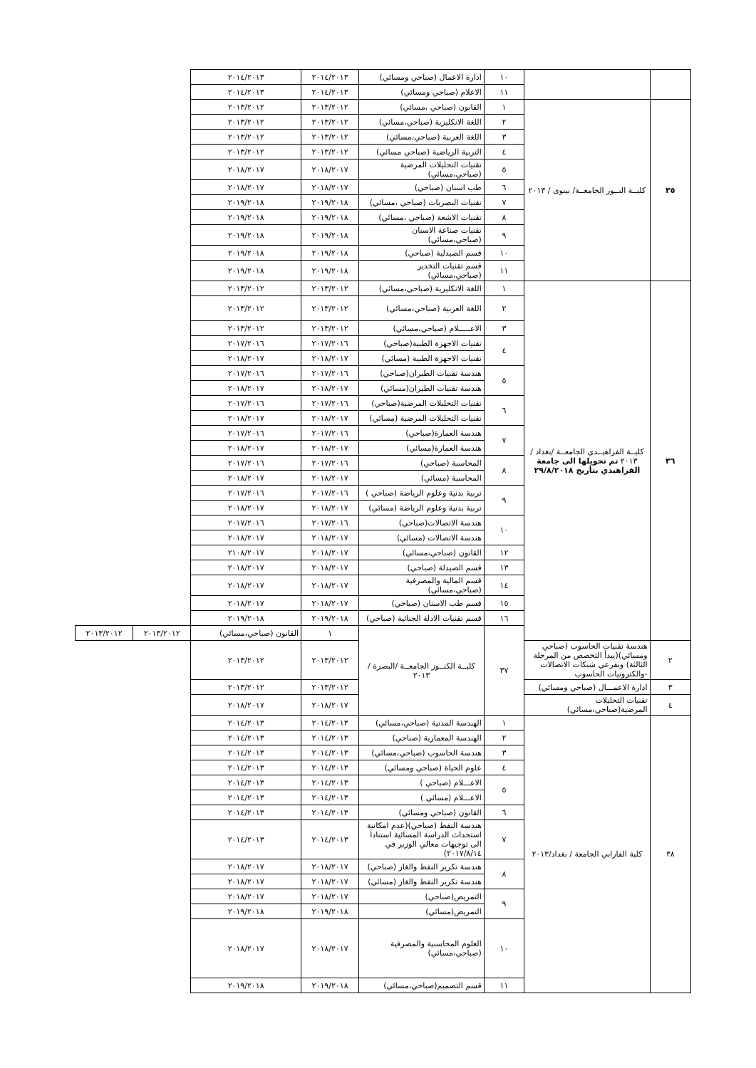| | | ١٠ | ادارة الاعمال (صباحي ومسائي) | ٢٠١٤/٢٠١٣ | ٢٠١٤/٢٠١٣ | | |
| | | ١١ | الاعلام (صباحي ومسائي) | ٢٠١٤/٢٠١٣ | ٢٠١٤/٢٠١٣ | | |
| ٣٥ | كليــة النــور الجامعــة/ نينوى / ٢٠١٣ | ١ | القانون (صباحي ،مسائي) | ٢٠١٣/٢٠١٢ | ٢٠١٣/٢٠١٢ | | |
| | | ٢ | اللغة الانكليزية (صباحي،مسائي) | ٢٠١٣/٢٠١٢ | ٢٠١٣/٢٠١٢ | | |
| | | ٣ | اللغة العربية (صباحي،مسائي) | ٢٠١٣/٢٠١٢ | ٢٠١٣/٢٠١٢ | | |
| | | ٤ | التربية الرياضية (صباحي مسائي) | ٢٠١٣/٢٠١٢ | ٢٠١٣/٢٠١٢ | | |
| | | ٥ | تقنيات التحليلات المرضية (صباحي،مسائي) | ٢٠١٨/٢٠١٧ | ٢٠١٨/٢٠١٧ | | |
| | | ٦ | طب اسنان (صباحي) | ٢٠١٨/٢٠١٧ | ٢٠١٨/٢٠١٧ | | |
| | | ٧ | تقنيات البصريات (صباحي ،مسائي) | ٢٠١٩/٢٠١٨ | ٢٠١٩/٢٠١٨ | | |
| | | ٨ | تقنيات الاشعة (صباحي ،مسائي) | ٢٠١٩/٢٠١٨ | ٢٠١٩/٢٠١٨ | | |
| | | ٩ | تقنيات صناعة الاسنان (صباحي،مسائي) | ٢٠١٩/٢٠١٨ | ٢٠١٩/٢٠١٨ | | |
| | | ١٠ | قسم الصيدلية (صباحي) | ٢٠١٩/٢٠١٨ | ٢٠١٩/٢٠١٨ | | |
| | | ١١ | قسم تقنيات التخدير (صباحي،مسائي) | ٢٠١٩/٢٠١٨ | ٢٠١٩/٢٠١٨ | | |
| ٣٦ | كليــة الفراهيــدي الجامعــة /بغداد / ٢٠١٣ تم تحويلها الى جامعة الفراهيدي بتأريخ ٢٩/٨/٢٠١٨ | ١ | اللغة الانكليزية (صباحي،مسائي) | ٢٠١٣/٢٠١٢ | ٢٠١٣/٢٠١٢ | | |
| | | ٢ | اللغة العربية (صباحي،مسائي) | ٢٠١٣/٢٠١٢ | ٢٠١٣/٢٠١٢ | | |
| | | ٣ | الاعـــــلام (صباحي،مسائي) | ٢٠١٣/٢٠١٢ | ٢٠١٣/٢٠١٢ | | |
| | | ٤ | تقنيات الاجهزة الطبية(صباحي) | ٢٠١٧/٢٠١٦ | ٢٠١٧/٢٠١٦ | | |
| | | | تقنيات الاجهزة الطبية (مسائي) | ٢٠١٨/٢٠١٧ | ٢٠١٨/٢٠١٧ | | |
| | | ٥ | هندسة تقنيات الطيران(صباحي) | ٢٠١٧/٢٠١٦ | ٢٠١٧/٢٠١٦ | | |
| | | | هندسة تقنيات الطيران(مسائي) | ٢٠١٨/٢٠١٧ | ٢٠١٨/٢٠١٧ | | |
| | | ٦ | تقنيات التحليلات المرضية(صباحي) | ٢٠١٧/٢٠١٦ | ٢٠١٧/٢٠١٦ | | |
| | | | تقنيات التحليلات المرضية (مسائي) | ٢٠١٨/٢٠١٧ | ٢٠١٨/٢٠١٧ | | |
| | | ٧ | هندسة العمارة(صباحي) | ٢٠١٧/٢٠١٦ | ٢٠١٧/٢٠١٦ | | |
| | | | هندسة العمارة(مسائي) | ٢٠١٨/٢٠١٧ | ٢٠١٨/٢٠١٧ | | |
| | | ٨ | المحاسبة (صباحي) | ٢٠١٧/٢٠١٦ | ٢٠١٧/٢٠١٦ | | |
| | | | المحاسبة (مسائي) | ٢٠١٨/٢٠١٧ | ٢٠١٨/٢٠١٧ | | |
| | | ٩ | تربية بدنية وعلوم الرياضة (صباحي ) | ٢٠١٧/٢٠١٦ | ٢٠١٧/٢٠١٦ | | |
| | | | تربية بدنية وعلوم الرياضة (مسائي) | ٢٠١٨/٢٠١٧ | ٢٠١٨/٢٠١٧ | | |
| | | ١٠ | هندسة الاتصالات(صباحي) | ٢٠١٧/٢٠١٦ | ٢٠١٧/٢٠١٦ | | |
| | | | هندسة الاتصالات (مسائي) | ٢٠١٨/٢٠١٧ | ٢٠١٨/٢٠١٧ | | |
| | | ١٢ | القانون (صباحي،مسائي) | ٢٠١٨/٢٠١٧ | ٢١٠٨/٢٠١٧ | | |
| | | ١٣ | قسم الصيدلة (صباحي) | ٢٠١٨/٢٠١٧ | ٢٠١٨/٢٠١٧ | | |
| | | ١٤ | قسم المالية والمصرفية (صباحي،مسائي) | ٢٠١٨/٢٠١٧ | ٢٠١٨/٢٠١٧ | | |
| | | ١٥ | قسم طب الاسنان (صباحي) | ٢٠١٨/٢٠١٧ | ٢٠١٨/٢٠١٧ | | |
| | | ١٦ | قسم تقنيات الادلة الجنائية (صباحي) | ٢٠١٩/٢٠١٨ | ٢٠١٩/٢٠١٨ | | |
| | | ٣٧ | كليــة الكنــوز الجامعــة /البصرة / ٢٠١٣ | ١ | القانون (صباحي،مسائي) | ٢٠١٣/٢٠١٢ | ٢٠١٣/٢٠١٢ |
| ٢ | هندسة تقنيات الحاسوب (صباحي ومسائي)(يبدأ التخصص من المرحلة الثالثة) وبفرعي شبكات الاتصالات -والكترونيات الحاسوب | | | ٢٠١٣/٢٠١٢ | ٢٠١٣/٢٠١٢ | | |
| ٣ | ادارة الاعمـــال (صباحي ومسائي) | | | ٢٠١٣/٢٠١٢ | ٢٠١٣/٢٠١٢ | | |
| ٤ | تقنيات التحليلات المرضية(صباحي،مسائي) | | | ٢٠١٨/٢٠١٧ | ٢٠١٨/٢٠١٧ | | |
| ٣٨ | كلية الفارابي الجامعة / بغداد/٢٠١٣ | ١ | الهندسة المدنية (صباحي،مسائي) | ٢٠١٤/٢٠١٣ | ٢٠١٤/٢٠١٣ | | |
| | | ٢ | الهندسة المعمارية (صباحي) | ٢٠١٤/٢٠١٣ | ٢٠١٤/٢٠١٣ | | |
| | | ٣ | هندسة الحاسوب (صباحي،مسائي) | ٢٠١٤/٢٠١٣ | ٢٠١٤/٢٠١٣ | | |
| | | ٤ | علوم الحياة (صباحي ومسائي) | ٢٠١٤/٢٠١٣ | ٢٠١٤/٢٠١٣ | | |
| | | ٥ | الاعـــلام (صباحي ) | ٢٠١٤/٢٠١٣ | ٢٠١٤/٢٠١٣ | | |
| | | | الاعـــلام (مسائي ) | ٢٠١٤/٢٠١٣ | ٢٠١٤/٢٠١٣ | | |
| | | ٦ | القانون (صباحي ومسائي) | ٢٠١٤/٢٠١٣ | ٢٠١٤/٢٠١٣ | | |
| | | ٧ | هندسة النفط (صباحي)(عدم امكانية استحداث الدراسة المسائية استنادا الى توجيهات معالي الوزير في ٢٠١٧/٨/١٤) | ٢٠١٤/٢٠١٣ | ٢٠١٤/٢٠١٣ | | |
| | | ٨ | هندسة تكرير النفط والغاز (صباحي) | ٢٠١٨/٢٠١٧ | ٢٠١٨/٢٠١٧ | | |
| | | | هندسة تكرير النفط والغاز (مسائي) | ٢٠١٨/٢٠١٧ | ٢٠١٨/٢٠١٧ | | |
| | | ٩ | التمريض(صباحي) | ٢٠١٨/٢٠١٧ | ٢٠١٨/٢٠١٧ | | |
| | | | التمريض(مسائي) | ٢٠١٩/٢٠١٨ | ٢٠١٩/٢٠١٨ | | |
| | | ١٠ | العلوم المحاسبية والمصرفية (صباحي،مسائي) | ٢٠١٨/٢٠١٧ | ٢٠١٨/٢٠١٧ | | |
| | | ١١ | قسم التصميم(صباحي،مسائي) | ٢٠١٩/٢٠١٨ | ٢٠١٩/٢٠١٨ | | |